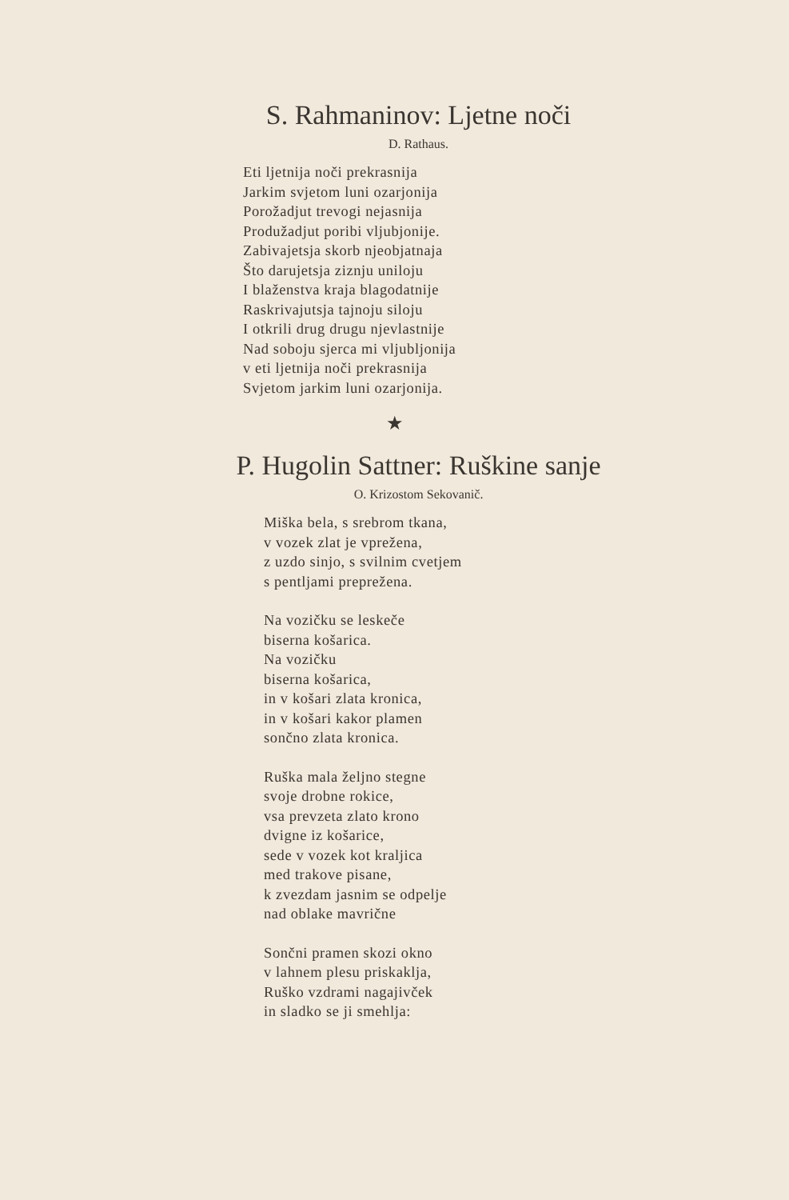S. Rahmaninov: Ljetne noči
D. Rathaus.
Eti ljetnija noči prekrasnija
Jarkim svjetom luni ozarjonija
Porožadjut trevogi nejasnija
Produžadjut poribi vljubjonije.
Zabivajetsja skorb njeobjatnaja
Što darujetsja ziznju uniloju
I blaženstva kraja blagodatnije
Raskrivajutsja tajnoju siloju
I otkrili drug drugu njevlastnije
Nad soboju sjerca mi vljubljonija
v eti ljetnija noči prekrasnija
Svjetom jarkim luni ozarjonija.
★
P. Hugolin Sattner: Ruškine sanje
O. Krizostom Sekovanič.
Miška bela, s srebrom tkana,
v vozek zlat je vprežena,
z uzdo sinjo, s svilnim cvetjem
s pentljami preprežena.
Na vozičku se leskeče
biserna košarica.
Na vozičku
biserna košarica,
in v košari zlata kronica,
in v košari kakor plamen
sončno zlata kronica.
Ruška mala željno stegne
svoje drobne rokice,
vsa prevzeta zlato krono
dvigne iz košarice,
sede v vozek kot kraljica
med trakove pisane,
k zvezdam jasnim se odpelje
nad oblake mavrične
Sončni pramen skozi okno
v lahnem plesu priskaklja,
Ruško vzdrami nagajivček
in sladko se ji smehlja: